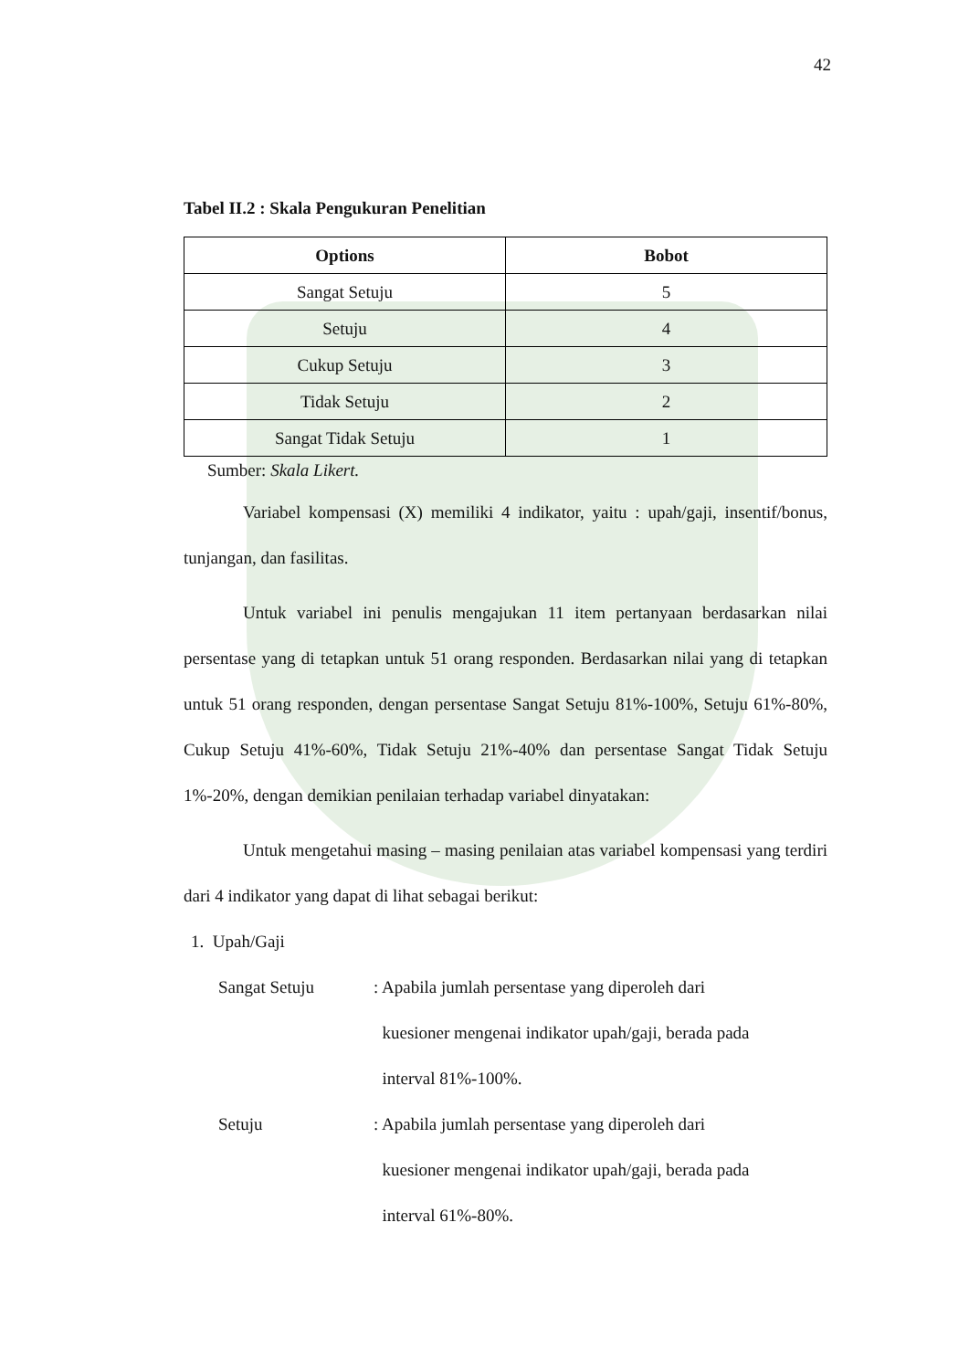42
Tabel II.2 : Skala Pengukuran Penelitian
| Options | Bobot |
| --- | --- |
| Sangat Setuju | 5 |
| Setuju | 4 |
| Cukup Setuju | 3 |
| Tidak Setuju | 2 |
| Sangat Tidak Setuju | 1 |
Sumber: Skala Likert.
Variabel kompensasi (X) memiliki 4 indikator, yaitu : upah/gaji, insentif/bonus, tunjangan, dan fasilitas.
Untuk variabel ini penulis mengajukan 11 item pertanyaan berdasarkan nilai persentase yang di tetapkan untuk 51 orang responden. Berdasarkan nilai yang di tetapkan untuk 51 orang responden, dengan persentase Sangat Setuju 81%-100%, Setuju 61%-80%, Cukup Setuju 41%-60%, Tidak Setuju 21%-40% dan persentase Sangat Tidak Setuju 1%-20%, dengan demikian penilaian terhadap variabel dinyatakan:
Untuk mengetahui masing – masing penilaian atas variabel kompensasi yang terdiri dari 4 indikator yang dapat di lihat sebagai berikut:
1. Upah/Gaji
Sangat Setuju : Apabila jumlah persentase yang diperoleh dari
kuesioner mengenai indikator upah/gaji, berada pada
interval 81%-100%.
Setuju : Apabila jumlah persentase yang diperoleh dari
kuesioner mengenai indikator upah/gaji, berada pada
interval 61%-80%.